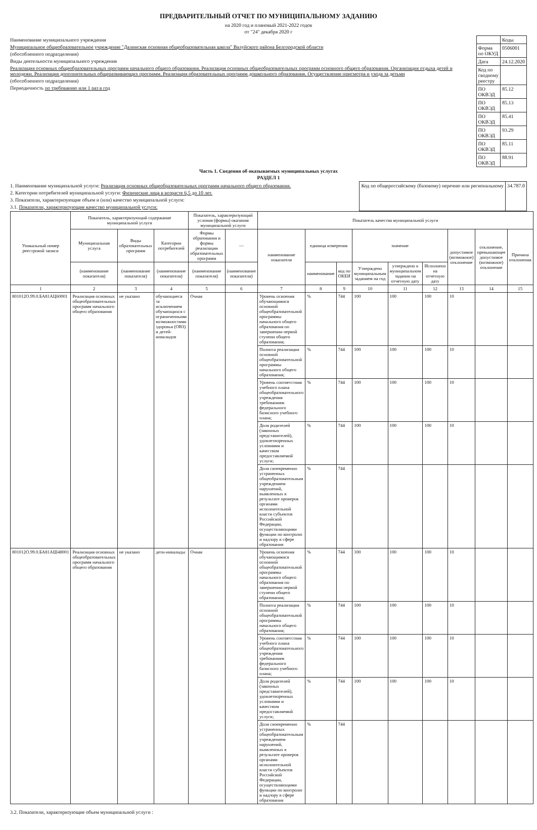ПРЕДВАРИТЕЛЬНЫЙ ОТЧЕТ ПО МУНИЦИПАЛЬНОМУ ЗАДАНИЮ
на 2020 год и плановый 2021-2022 годов
от "24" декабря 2020 г
Наименование муниципального учреждения
Муниципальное общеобразовательное учреждение "Далинская основная общеобразовательная школа" Валуйского района Белгородской области
(обособленного подразделения)
Виды деятельности муниципального учреждения
Реализация основных общеобразовательных программ начального общего образования. Реализация основных общеобразовательных программ основного общего образования. Организация отдыха детей и молодежи. Реализация дополнительных общеразвивающих программ. Реализация образовательных программ дошкольного образования. Осуществление присмотра и ухода за детьми
(обособленного подразделения)
Периодичность по требованию или 1 раз в год
| | Коды |
| Форма по ОКУД | 0506001 |
| Дата | 24.12.2020 |
| Код по сводному реестру | |
| ПО ОКВЭД | 85.12 |
| ПО ОКВЭД | 85.13 |
| ПО ОКВЭД | 85.41 |
| ПО ОКВЭД | 93.29 |
| ПО ОКВЭД | 85.11 |
| ПО ОКВЭД | 88.91 |
Часть 1. Сведения об оказываемых муниципальных услугах
РАЗДЕЛ 1
1. Наименование муниципальной услуги: Реализация основных общеобразовательных программ начального общего образования.
2. Категории потребителей муниципальной услуги: Физические лица в возрасте 6,5 до 10 лет.
3. Показатели, характеризующие объем и (или) качество муниципальной услуги:
3.1. Показатели, характеризующие качество муниципальной услуги:
| Код по общероссийскому (базовому) перечню или региональному | 34.787.0 |
| Уникальный номер реестровой записи | Показатель, характеризующий содержание муниципальной услуги | | | Показатель, характеризующий условия (формы) оказания муниципальной услуги | | Показатель качества муниципальной услуги | | | | | | | | |
| --- | --- | --- | --- | --- | --- | --- | --- | --- | --- | --- | --- | --- | --- | --- |
| | Муниципальная услуга | Виды образовательных программ | Категории потребителей | Формы образования и формы реализации образовательных программ | — | наименование показателя | единица измерения | | значение | | | допустимое (возможное) отклонение | отклонение, превышающее допустимое (возможное) отклонение | Причина отклонения |
| | (наименование показателя) | (наименование показателя) | (наименование показателя) | (наименование показателя) | (наименование показателя) | | наименование | код по ОКЕИ | Утверждено муниципальным заданием на год | утверждено в муниципальном задании на отчетную дату | Исполнено на отчетную дату | | | |
| 1 | 2 | 3 | 4 | 5 | 6 | 7 | 8 | 9 | 10 | 11 | 12 | 13 | 14 | 15 |
| 801012О.99.0.БА81АЦ60001 | Реализация основных общеобразовательных программ начального общего образования | не указано | обучающиеся за исключением обучающихся с ограниченными возможностями здоровья (ОВЗ) и детей-инвалидов | Очная | | Уровень освоения обучающимися основной общеобразовательной программы начального общего образования по завершении первой ступени общего образования; | % | 744 | 100 | 100 | 100 | 10 | | |
| | | | | | | Полнота реализации основной общеобразовательной программы начального общего образования; | % | 744 | 100 | 100 | 100 | 10 | | |
| | | | | | | Уровень соответствия учебного плана общеобразовательного учреждения требованиям федерального базисного учебного плана; | % | 744 | 100 | 100 | 100 | 10 | | |
| | | | | | | Доля родителей (законных представителей), удовлетворенных условиями и качеством предоставляемой услуги; | % | 744 | 100 | 100 | 100 | 10 | | |
| | | | | | | Доля своевременно устраненных общеобразовательным учреждением нарушений, выявленных в результате проверок органами исполнительной власти субъектов Российской Федерации, осуществляющими функции по контролю и надзору в сфере образования | % | 744 | | | | | | |
| 801012О.99.0.БА81АШ48001 | Реализация основных общеобразовательных программ начального общего образования | не указано | дети-инвалиды | Очная | | Уровень освоения обучающимися основной общеобразовательной программы начального общего образования по завершении первой ступени общего образования; | % | 744 | 100 | 100 | 100 | 10 | | |
| | | | | | | Полнота реализации основной общеобразовательной программы начального общего образования; | % | 744 | 100 | 100 | 100 | 10 | | |
| | | | | | | Уровень соответствия учебного плана общеобразовательного учреждения требованиям федерального базисного учебного плана; | % | 744 | 100 | 100 | 100 | 10 | | |
| | | | | | | Доля родителей (законных представителей), удовлетворенных условиями и качеством предоставляемой услуги; | % | 744 | 100 | 100 | 100 | 10 | | |
| | | | | | | Доля своевременно устраненных общеобразовательным учреждением нарушений, выявленных в результате проверок органами исполнительной власти субъектов Российской Федерации, осуществляющими функции по контролю и надзору в сфере образования | % | 744 | | | | | | |
3.2. Показатели, характеризующие объем муниципальной услуги :